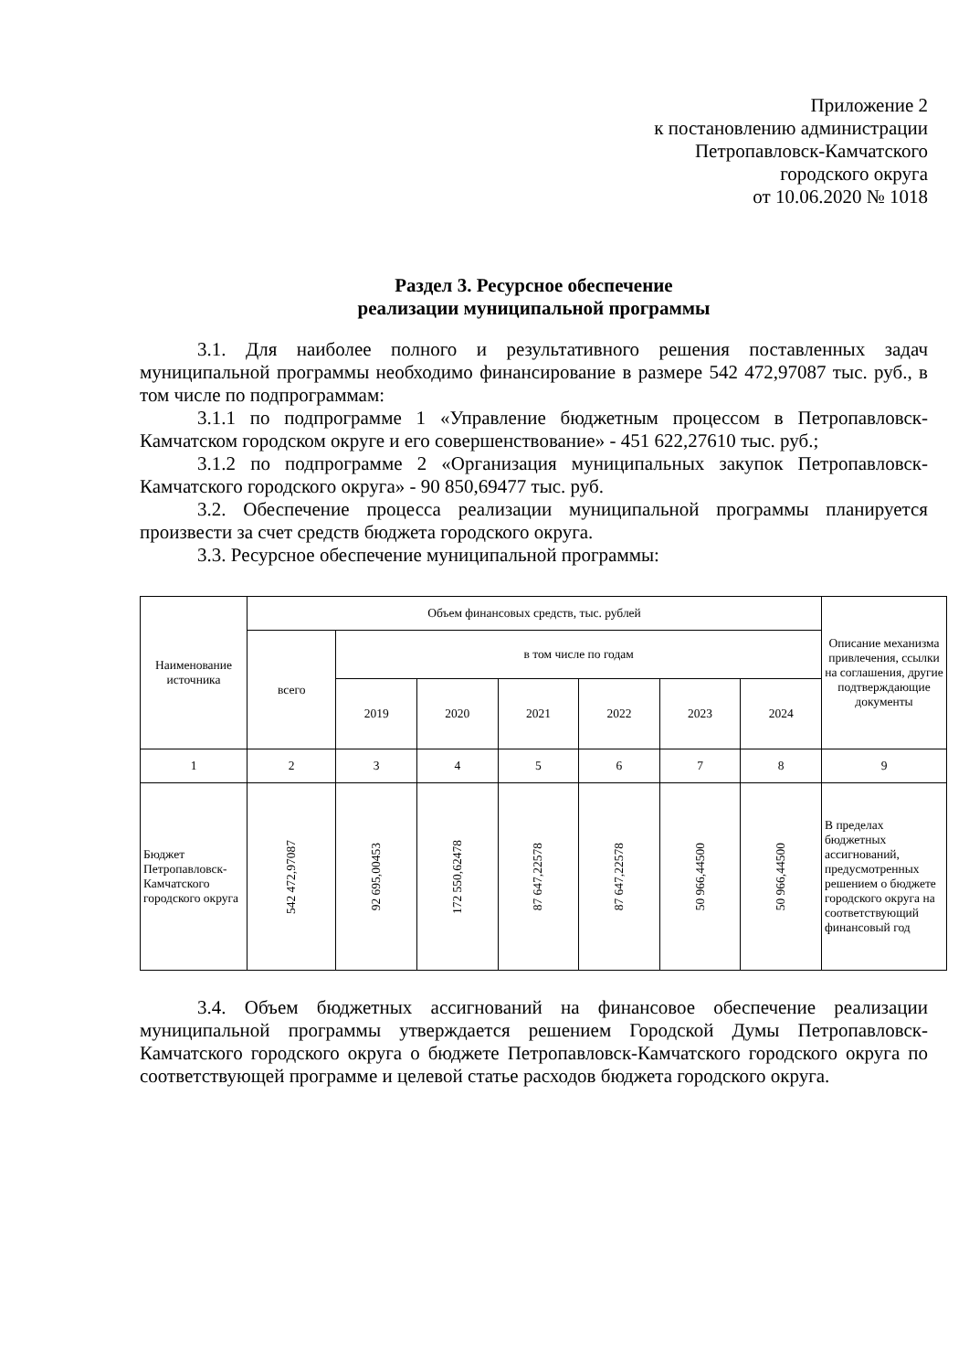Приложение 2
к постановлению администрации
Петропавловск-Камчатского
городского округа
от 10.06.2020 № 1018
Раздел 3. Ресурсное обеспечение
реализации муниципальной программы
3.1. Для наиболее полного и результативного решения поставленных задач муниципальной программы необходимо финансирование в размере 542 472,97087 тыс. руб., в том числе по подпрограммам:
3.1.1 по подпрограмме 1 «Управление бюджетным процессом в Петропавловск-Камчатском городском округе и его совершенствование» - 451 622,27610 тыс. руб.;
3.1.2 по подпрограмме 2 «Организация муниципальных закупок Петропавловск-Камчатского городского округа» - 90 850,69477 тыс. руб.
3.2. Обеспечение процесса реализации муниципальной программы планируется произвести за счет средств бюджета городского округа.
3.3. Ресурсное обеспечение муниципальной программы:
| Наименование источника | Объем финансовых средств, тыс. рублей | | | | | | | Описание механизма привлечения, ссылки на соглашения, другие подтверждающие документы |
| --- | --- | --- | --- | --- | --- | --- | --- | --- |
| | всего | в том числе по годам | | | | | | |
| | | 2019 | 2020 | 2021 | 2022 | 2023 | 2024 | |
| 1 | 2 | 3 | 4 | 5 | 6 | 7 | 8 | 9 |
| Бюджет Петропавловск-Камчатского городского округа | 542 472,97087 | 92 695,00453 | 172 550,62478 | 87 647,22578 | 87 647,22578 | 50 966,44500 | 50 966,44500 | В пределах бюджетных ассигнований, предусмотренных решением о бюджете городского округа на соответствующий финансовый год |
3.4. Объем бюджетных ассигнований на финансовое обеспечение реализации муниципальной программы утверждается решением Городской Думы Петропавловск-Камчатского городского округа о бюджете Петропавловск-Камчатского городского округа по соответствующей программе и целевой статье расходов бюджета городского округа.